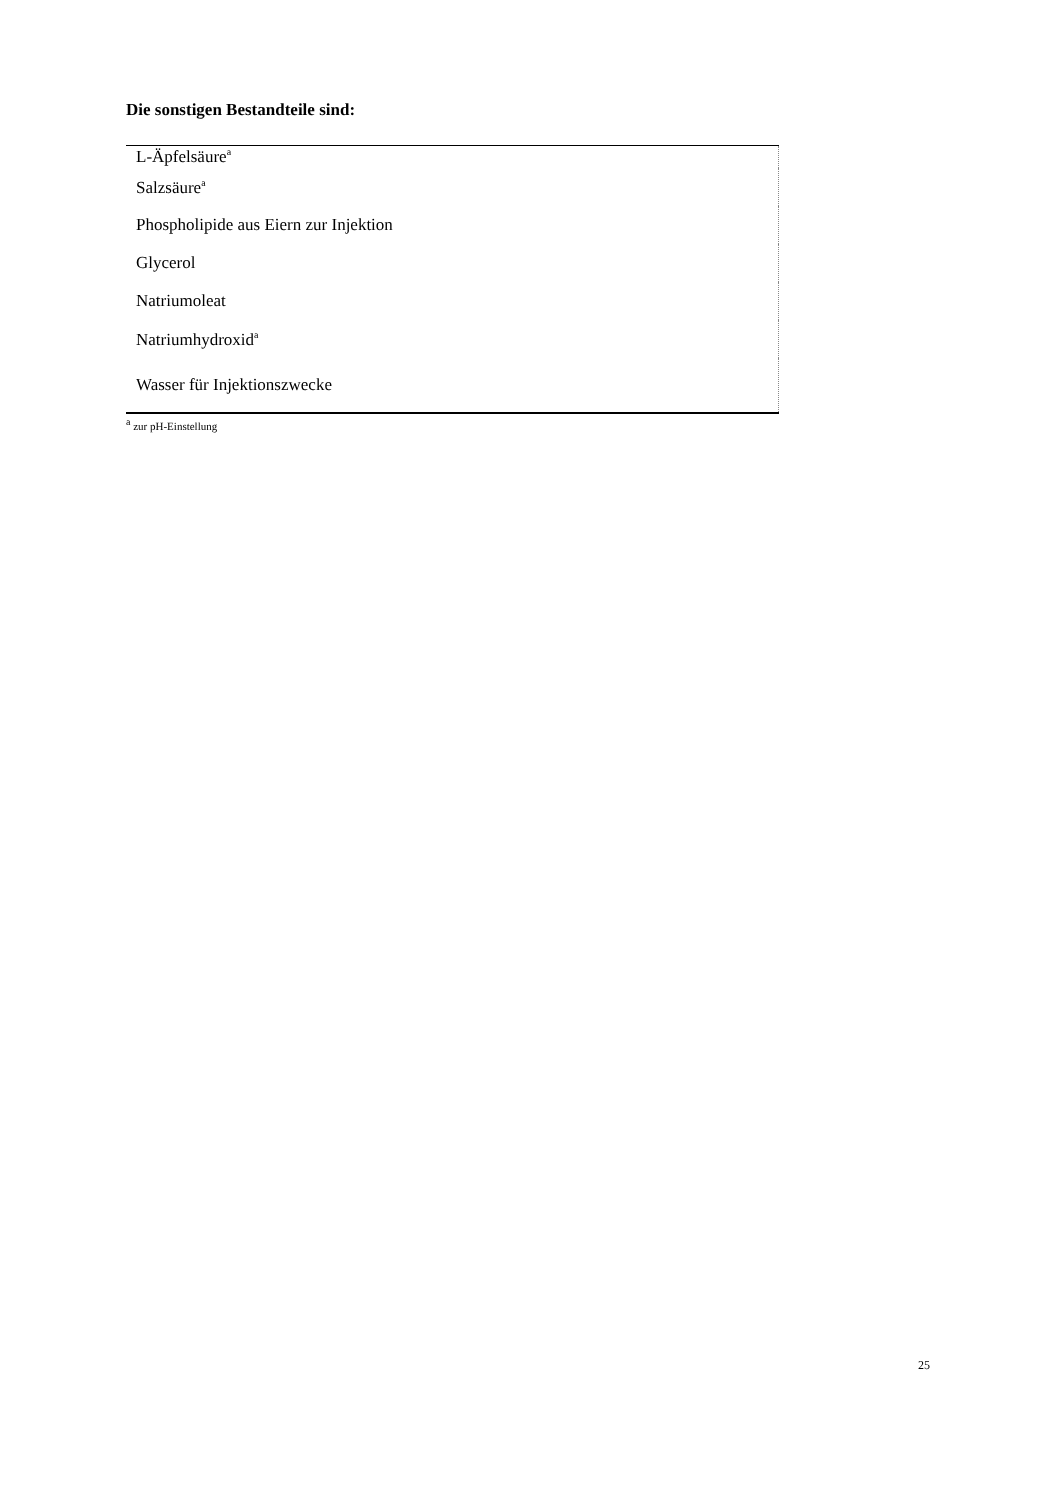Die sonstigen Bestandteile sind:
| L-Äpfelsäure<sup>a</sup> |
| Salzsäure<sup>a</sup> |
| Phospholipide aus Eiern zur Injektion |
| Glycerol |
| Natriumoleat |
| Natriumhydroxid<sup>a</sup> |
| Wasser für Injektionszwecke |
<sup>a</sup> zur pH-Einstellung
25